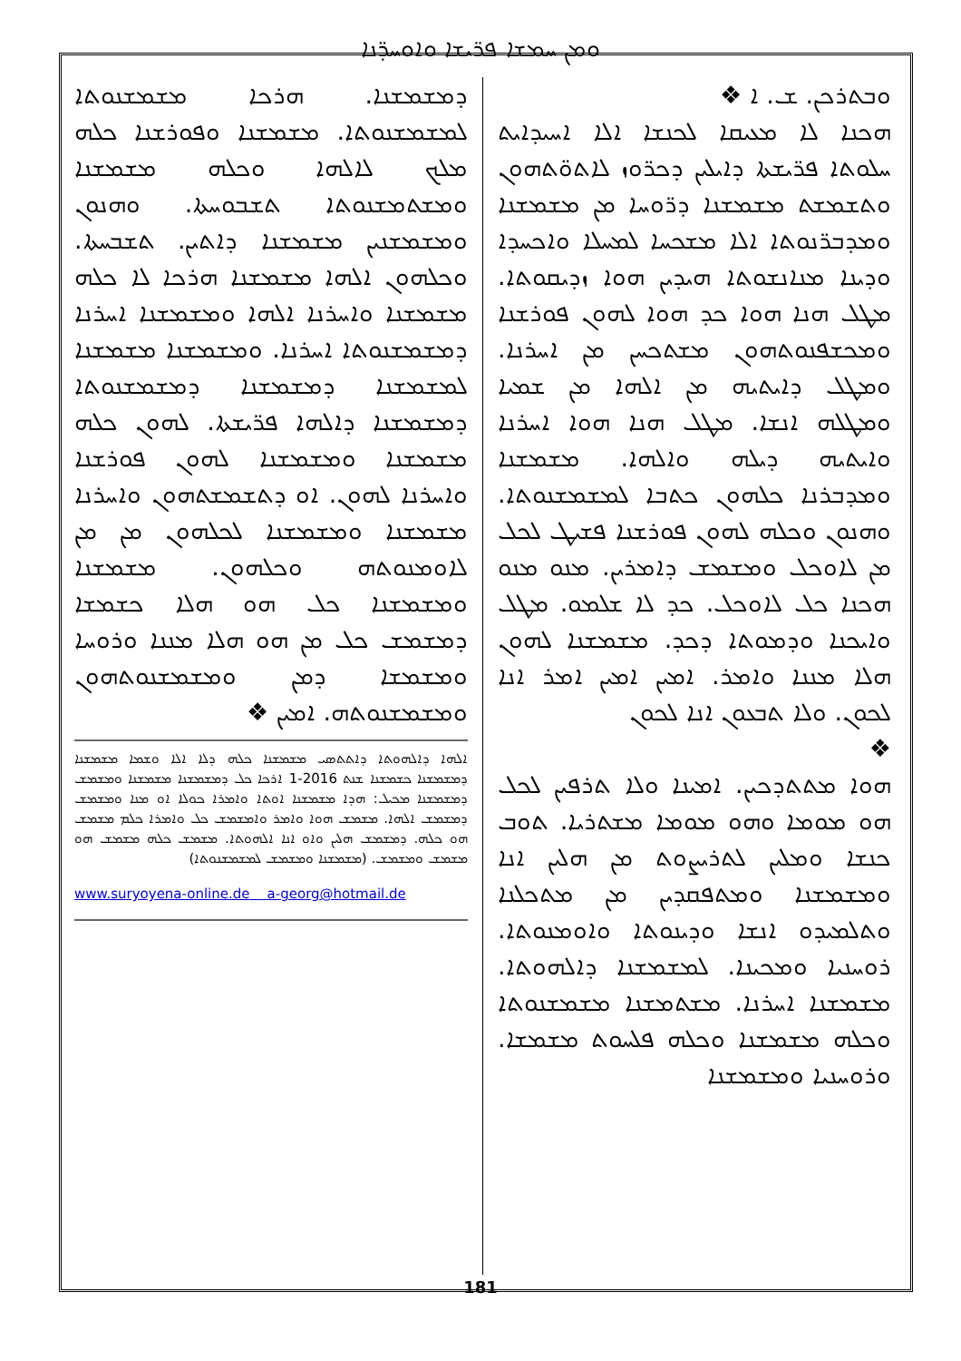ܘܡܢ ܚܡܫܐ ܦܪ̈ܝܫܐ ܘܐܘܚܕ̈ܢܐ
ܘܒܬܪܟܢ. ܫ. ܐ ❖
ܗܟܢܐ ܠܐ ܡܥܝܩܐ ܠܟܢܫܐ ܐܠܐ ܐܚܝܕܐܝܬ ܚܠܘܬܐ ܦܪ̈ܝܫܬܐ ܕܐܝܠܝܢ ܕܟܪ̈ܘܙ ܠܐܬܘ̈ܬܗܘܢ ܘܬܫܡܫܬ ܡܫܡܫܢܐ ܕܪ̈ܘܚܐ ܡܢ ܡܫܡܫܢܐ ܘܡܕܒܪ̈ܢܘܬܐ ܐܠܐ ܡܫܟܚܐ ܠܡܚܠܐ ܘܐܟܚܕܐ ܘܕܝܢܐ ܡܢܐܢܫܘܬܐ ܗܝܕܝܢ ܗܘܐ ܙܕܝܩܘܬܐ. ܡܛܠ ܗܢܐ ܗܘܐ ܟܕ ܗܘܐ ܠܗܘܢ ܦܘܪܫܢܐ ܘܡܟܫܦܢܘܬܗܘܢ ܡܫܬܟܚܢ ܡܢ ܐܚܪܢܐ. ܘܡܛܠ ܕܐܝܬܝܗ ܡܢ ܐܠܗܐ ܡܢ ܫܡܝܐ ܘܡܛܠܗ ܐܢܫܐ. ܡܛܠ ܗܢܐ ܗܘܐ ܐܚܪܢܐ ܘܐܝܬܝܗ ܕܝܠܗ ܘܐܠܗܐ. ܡܫܡܫܢܐ ܘܡܕܒܪܢܐ ܟܠܗܘܢ ܟܬܒܐ ܠܡܫܡܫܢܘܬܐ. ܘܗܢܘܢ ܘܟܠܗ ܠܗܘܢ ܦܘܪܫܢܐ ܦܫܝܛ ܠܟܠ ܡܢ ܠܐܘܟܠ ܘܡܫܡܫ ܕܐܡܪܝܢ. ܡܢܘ ܡܢܘ ܗܟܢܐ ܟܠ ܠܐܘܟܠ. ܟܕ ܠܐ ܫܠܡܘ. ܡܛܠ ܘܐܝܟܢܐ ܘܕܡܘܬܐ ܕܟܕ. ܡܫܡܫܢܐ ܠܗܘܢ ܗܠܐ ܡܢܢܐ ܘܐܡܪ. ܐܡܝܢ ܐܡܝܢ ܐܡܪ ܐܢܐ ܠܟܘܢ. ܘܠܐ ܬܒܥܘܢ ܐܢܐ ܠܟܘܢ
❖
ܗܘܐ ܡܬܬܕܟܝܢ. ܐܡܝܢܐ ܘܠܐ ܬܪܦܝܢ ܠܟܠ ܗܘ ܡܘܡܐ ܘܗܘ ܡܘܡܐ ܡܫܬܪܝܐ. ܬܘܒ ܟܢܫܐ ܘܡܠܝܢ ܠܬܪܝܨܘܬ ܡܢ ܗܠܝܢ ܐܢܐ ܘܡܫܡܫܢܐ ܘܡܬܦܩܕܝܢ ܡܢ ܡܬܟܠܢܐ ܘܬܠܡܝܕܘ ܐܢܫܐ ܘܕܝܢܘܬܐ ܘܐܘܡܢܘܬܐ. ܪܘܚܢܝܐ ܘܡܟܝܢܐ. ܠܡܫܡܫܢܐ ܕܐܠܗܘܬܐ. ܡܫܡܫܢܐ ܐܚܪܢܐ. ܡܫܬܡܫܢܐ ܡܫܡܫܢܘܬܐ ܘܟܠܗ ܡܫܡܫܢܐ ܘܟܠܗ ܦܠܚܘܬ ܡܫܡܫܐ. ܘܪܘܚܢܝܐ ܘܡܫܡܫܢܐ
ܕܡܫܡܫܢܐ. ܗܪܟܐ ܡܫܡܫܢܘܬܐ ܠܡܫܡܫܢܘܬܐ. ܡܫܡܫܢܐ ܘܦܘܪܫܢܐ ܟܠܗ ܡܠܟ ܠܐܠܗܐ ܘܟܠܗ ܡܫܡܫܢܐ ܘܡܫܬܡܫܢܘܬܐ ܬܫܒܘܚܬܐ. ܘܗܢܘܢ ܘܡܫܡܫܢܝܢ ܡܫܡܫܢܐ ܕܐܬܝܢ. ܬܫܒܚܬܐ. ܘܟܠܗܘܢ ܐܠܗܐ ܡܫܡܫܢܐ ܗܪܟܐ ܠܐ ܟܠܗ ܡܫܡܫܢܐ ܘܐܚܪܢܐ ܐܠܗܐ ܘܡܫܡܫܢܐ ܐܚܪܢܐ ܕܡܫܡܫܢܘܬܐ ܐܚܪܢܐ. ܘܡܫܡܫܢܐ ܡܫܡܫܢܐ ܠܡܫܡܫܢܐ ܕܡܫܡܫܢܐ ܕܡܫܡܫܢܘܬܐ ܕܡܫܡܫܢܐ ܕܐܠܗܐ ܦܪ̈ܝܫܬܐ. ܠܗܘܢ ܟܠܗ ܡܫܡܫܢܐ ܘܡܫܡܫܢܐ ܠܗܘܢ ܦܘܪܫܢܐ ܘܐܚܪܢܐ ܠܗܘܢ. ܐܘ ܕܬܫܡܫܬܗܘܢ ܘܐܚܪܢܐ ܡܫܡܫܢܐ ܘܡܫܡܫܢܐ ܠܟܠܗܘܢ ܡܢ ܡܢ ܠܐܘܡܢܘܬܗ ܘܟܠܗܘܢ. ܡܫܡܫܢܐ ܘܡܫܡܫܢܐ ܟܠ ܗܘ ܗܠܐ ܟܫܡܫܐ ܕܡܫܡܫ ܟܠ ܡܢ ܗܘ ܗܠܐ ܡܢܢܐ ܘܪܘܚܐ ܘܡܫܡܫܐ ܕܡܢ ܘܡܫܡܫܢܘܬܗܘܢ ܘܡܫܡܫܢܘܬܗ. ܐܡܝܢ ❖
ܐܠܗܐ ܕܐܠܗܘܬܐ ܕܐܬܬܣܝ ܡܫܡܫܢܐ ܟܠܗ ܕܠܐ ܐܠܐ ܘܫܡܐ ܡܫܡܫܢܐ ܕܡܫܡܫܢܐ ܟܫܡܫܢܐ ܫܢܬ 2016-1 ܐܪܟܐ ܟܠ ܕܡܫܡܫܢܐ ܡܫܡܫܢܐ ܘܡܫܡܫ ܕܡܫܡܫܢܐ ܡܟܝܠ: ܗܕܐ ܡܫܡܫܢܐ ܐܘܬܐ ܘܐܡܪܐ ܟܘܠܐ ܐܘ ܡܢܐ ܘܡܫܡܫ ܕܡܫܡܫ ܐܠܗܐ. ܡܫܡܫ ܗܘܐ ܘܐܡܪ ܘܐܡܫܡܫ ܟܠ ܘܐܡܪܐ ܟܠܡ ܡܫܡܫ ܗܘ ܟܠܗ. ܕܡܫܡܫ ܗܠܝܢ ܘܐܘ ܐܢܐ ܐܠܗܘܬܐ. ܡܫܡܫ ܟܠܗ ܡܫܡܫ ܗܘ ܡܫܡܫ ܘܡܫܡܫ. (ܡܫܡܫܢܐ ܘܡܫܡܫ ܠܡܫܡܫܢܘܬܐ)
www.suryoyena-online.de a-georg@hotmail.de
181